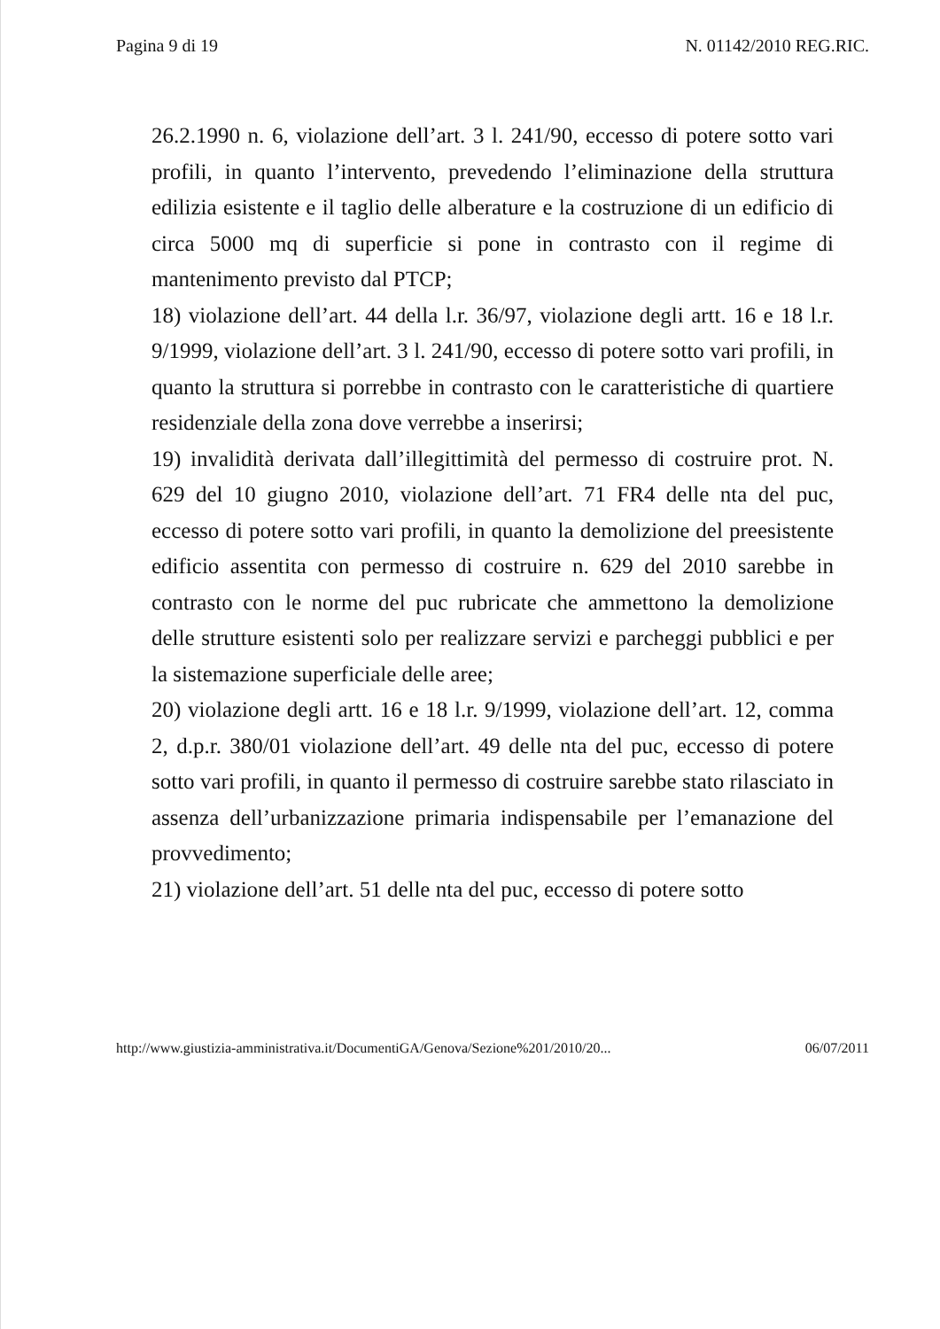Pagina 9 di 19 N. 01142/2010 REG.RIC.
26.2.1990 n. 6, violazione dell’art. 3 l. 241/90, eccesso di potere sotto vari profili, in quanto l’intervento, prevedendo l’eliminazione della struttura edilizia esistente e il taglio delle alberature e la costruzione di un edificio di circa 5000 mq di superficie si pone in contrasto con il regime di mantenimento previsto dal PTCP;
18) violazione dell’art. 44 della l.r. 36/97, violazione degli artt. 16 e 18 l.r. 9/1999, violazione dell’art. 3 l. 241/90, eccesso di potere sotto vari profili, in quanto la struttura si porrebbe in contrasto con le caratteristiche di quartiere residenziale della zona dove verrebbe a inserirsi;
19) invalidità derivata dall’illegittimità del permesso di costruire prot. N. 629 del 10 giugno 2010, violazione dell’art. 71 FR4 delle nta del puc, eccesso di potere sotto vari profili, in quanto la demolizione del preesistente edificio assentita con permesso di costruire n. 629 del 2010 sarebbe in contrasto con le norme del puc rubricate che ammettono la demolizione delle strutture esistenti solo per realizzare servizi e parcheggi pubblici e per la sistemazione superficiale delle aree;
20) violazione degli artt. 16 e 18 l.r. 9/1999, violazione dell’art. 12, comma 2, d.p.r. 380/01 violazione dell’art. 49 delle nta del puc, eccesso di potere sotto vari profili, in quanto il permesso di costruire sarebbe stato rilasciato in assenza dell’urbanizzazione primaria indispensabile per l’emanazione del provvedimento;
21) violazione dell’art. 51 delle nta del puc, eccesso di potere sotto
http://www.giustizia-amministrativa.it/DocumentiGA/Genova/Sezione%201/2010/20... 06/07/2011